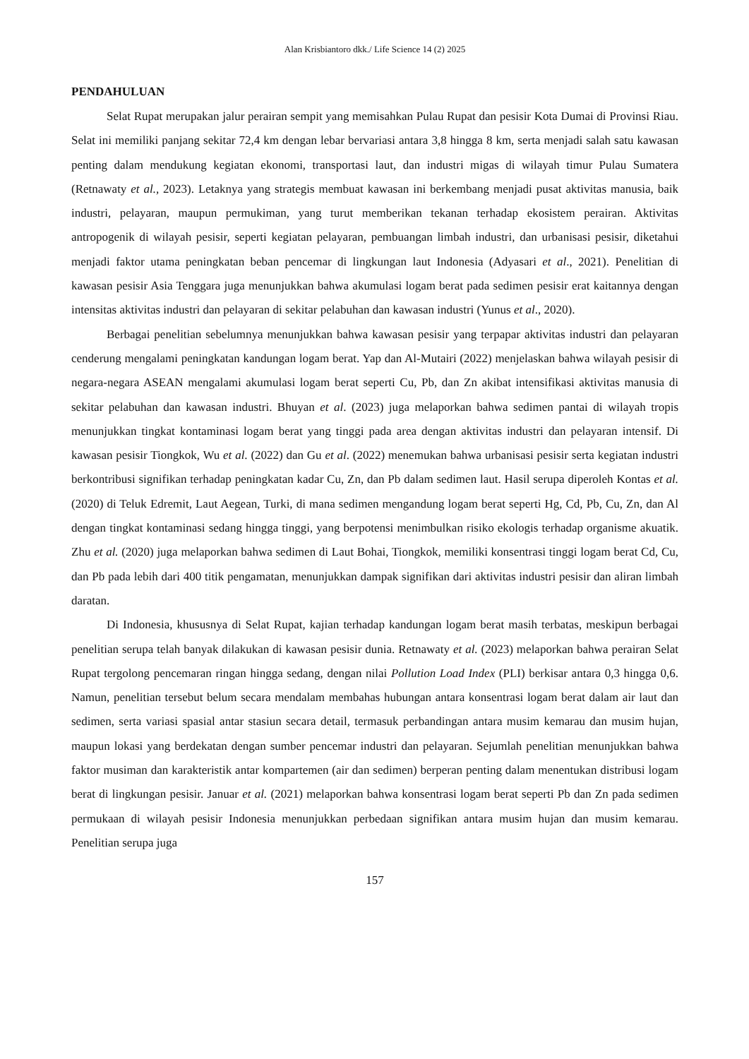Alan Krisbiantoro dkk./ Life Science 14 (2) 2025
PENDAHULUAN
Selat Rupat merupakan jalur perairan sempit yang memisahkan Pulau Rupat dan pesisir Kota Dumai di Provinsi Riau. Selat ini memiliki panjang sekitar 72,4 km dengan lebar bervariasi antara 3,8 hingga 8 km, serta menjadi salah satu kawasan penting dalam mendukung kegiatan ekonomi, transportasi laut, dan industri migas di wilayah timur Pulau Sumatera (Retnawaty et al., 2023). Letaknya yang strategis membuat kawasan ini berkembang menjadi pusat aktivitas manusia, baik industri, pelayaran, maupun permukiman, yang turut memberikan tekanan terhadap ekosistem perairan. Aktivitas antropogenik di wilayah pesisir, seperti kegiatan pelayaran, pembuangan limbah industri, dan urbanisasi pesisir, diketahui menjadi faktor utama peningkatan beban pencemar di lingkungan laut Indonesia (Adyasari et al., 2021). Penelitian di kawasan pesisir Asia Tenggara juga menunjukkan bahwa akumulasi logam berat pada sedimen pesisir erat kaitannya dengan intensitas aktivitas industri dan pelayaran di sekitar pelabuhan dan kawasan industri (Yunus et al., 2020).
Berbagai penelitian sebelumnya menunjukkan bahwa kawasan pesisir yang terpapar aktivitas industri dan pelayaran cenderung mengalami peningkatan kandungan logam berat. Yap dan Al-Mutairi (2022) menjelaskan bahwa wilayah pesisir di negara-negara ASEAN mengalami akumulasi logam berat seperti Cu, Pb, dan Zn akibat intensifikasi aktivitas manusia di sekitar pelabuhan dan kawasan industri. Bhuyan et al. (2023) juga melaporkan bahwa sedimen pantai di wilayah tropis menunjukkan tingkat kontaminasi logam berat yang tinggi pada area dengan aktivitas industri dan pelayaran intensif. Di kawasan pesisir Tiongkok, Wu et al. (2022) dan Gu et al. (2022) menemukan bahwa urbanisasi pesisir serta kegiatan industri berkontribusi signifikan terhadap peningkatan kadar Cu, Zn, dan Pb dalam sedimen laut. Hasil serupa diperoleh Kontas et al. (2020) di Teluk Edremit, Laut Aegean, Turki, di mana sedimen mengandung logam berat seperti Hg, Cd, Pb, Cu, Zn, dan Al dengan tingkat kontaminasi sedang hingga tinggi, yang berpotensi menimbulkan risiko ekologis terhadap organisme akuatik. Zhu et al. (2020) juga melaporkan bahwa sedimen di Laut Bohai, Tiongkok, memiliki konsentrasi tinggi logam berat Cd, Cu, dan Pb pada lebih dari 400 titik pengamatan, menunjukkan dampak signifikan dari aktivitas industri pesisir dan aliran limbah daratan.
Di Indonesia, khususnya di Selat Rupat, kajian terhadap kandungan logam berat masih terbatas, meskipun berbagai penelitian serupa telah banyak dilakukan di kawasan pesisir dunia. Retnawaty et al. (2023) melaporkan bahwa perairan Selat Rupat tergolong pencemaran ringan hingga sedang, dengan nilai Pollution Load Index (PLI) berkisar antara 0,3 hingga 0,6. Namun, penelitian tersebut belum secara mendalam membahas hubungan antara konsentrasi logam berat dalam air laut dan sedimen, serta variasi spasial antar stasiun secara detail, termasuk perbandingan antara musim kemarau dan musim hujan, maupun lokasi yang berdekatan dengan sumber pencemar industri dan pelayaran. Sejumlah penelitian menunjukkan bahwa faktor musiman dan karakteristik antar kompartemen (air dan sedimen) berperan penting dalam menentukan distribusi logam berat di lingkungan pesisir. Januar et al. (2021) melaporkan bahwa konsentrasi logam berat seperti Pb dan Zn pada sedimen permukaan di wilayah pesisir Indonesia menunjukkan perbedaan signifikan antara musim hujan dan musim kemarau. Penelitian serupa juga
157